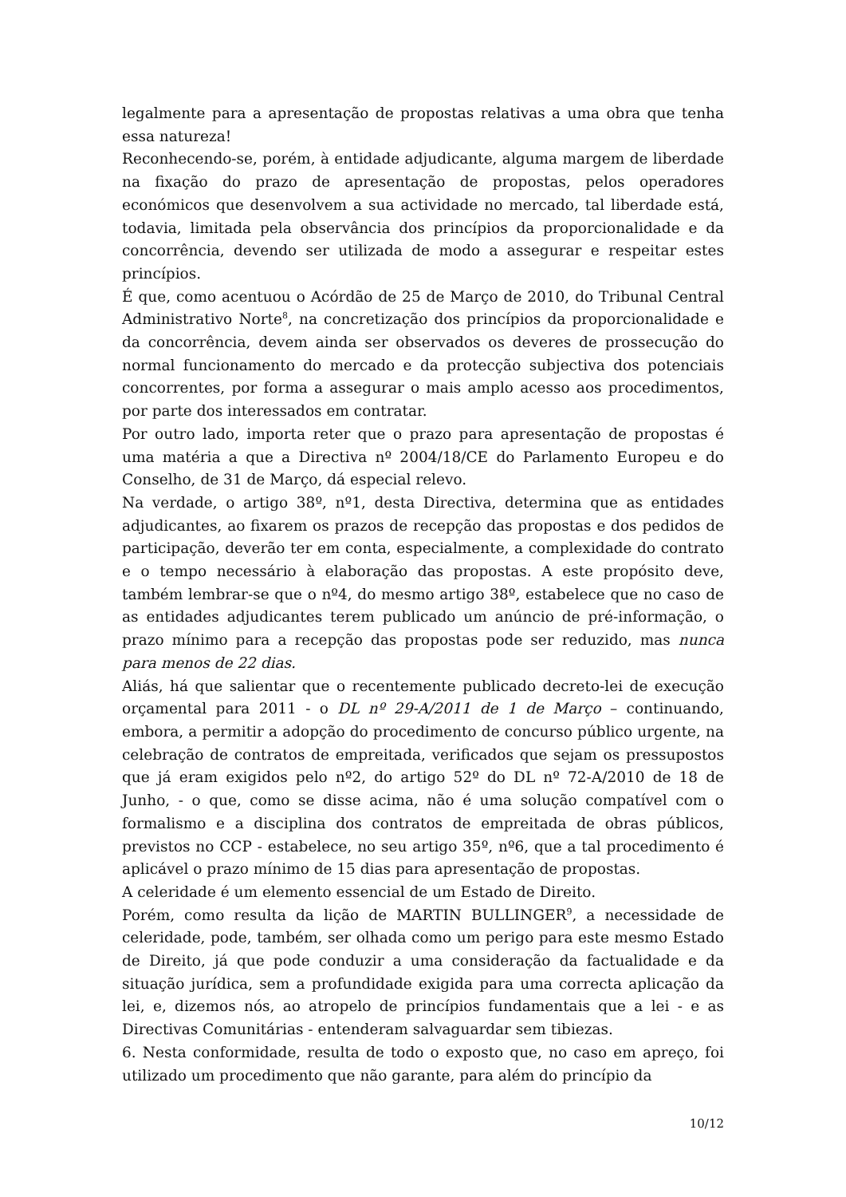legalmente para a apresentação de propostas relativas a uma obra que tenha essa natureza!
Reconhecendo-se, porém, à entidade adjudicante, alguma margem de liberdade na fixação do prazo de apresentação de propostas, pelos operadores económicos que desenvolvem a sua actividade no mercado, tal liberdade está, todavia, limitada pela observância dos princípios da proporcionalidade e da concorrência, devendo ser utilizada de modo a assegurar e respeitar estes princípios.
É que, como acentuou o Acórdão de 25 de Março de 2010, do Tribunal Central Administrativo Norte<sup>8</sup>, na concretização dos princípios da proporcionalidade e da concorrência, devem ainda ser observados os deveres de prossecução do normal funcionamento do mercado e da protecção subjectiva dos potenciais concorrentes, por forma a assegurar o mais amplo acesso aos procedimentos, por parte dos interessados em contratar.
Por outro lado, importa reter que o prazo para apresentação de propostas é uma matéria a que a Directiva nº 2004/18/CE do Parlamento Europeu e do Conselho, de 31 de Março, dá especial relevo.
Na verdade, o artigo 38º, nº1, desta Directiva, determina que as entidades adjudicantes, ao fixarem os prazos de recepção das propostas e dos pedidos de participação, deverão ter em conta, especialmente, a complexidade do contrato e o tempo necessário à elaboração das propostas. A este propósito deve, também lembrar-se que o nº4, do mesmo artigo 38º, estabelece que no caso de as entidades adjudicantes terem publicado um anúncio de pré-informação, o prazo mínimo para a recepção das propostas pode ser reduzido, mas nunca para menos de 22 dias.
Aliás, há que salientar que o recentemente publicado decreto-lei de execução orçamental para 2011 - o DL nº 29-A/2011 de 1 de Março – continuando, embora, a permitir a adopção do procedimento de concurso público urgente, na celebração de contratos de empreitada, verificados que sejam os pressupostos que já eram exigidos pelo nº2, do artigo 52º do DL nº 72-A/2010 de 18 de Junho, - o que, como se disse acima, não é uma solução compatível com o formalismo e a disciplina dos contratos de empreitada de obras públicos, previstos no CCP - estabelece, no seu artigo 35º, nº6, que a tal procedimento é aplicável o prazo mínimo de 15 dias para apresentação de propostas.
A celeridade é um elemento essencial de um Estado de Direito.
Porém, como resulta da lição de MARTIN BULLINGER<sup>9</sup>, a necessidade de celeridade, pode, também, ser olhada como um perigo para este mesmo Estado de Direito, já que pode conduzir a uma consideração da factualidade e da situação jurídica, sem a profundidade exigida para uma correcta aplicação da lei, e, dizemos nós, ao atropelo de princípios fundamentais que a lei - e as Directivas Comunitárias - entenderam salvaguardar sem tibiezas.
6. Nesta conformidade, resulta de todo o exposto que, no caso em apreço, foi utilizado um procedimento que não garante, para além do princípio da
10/12